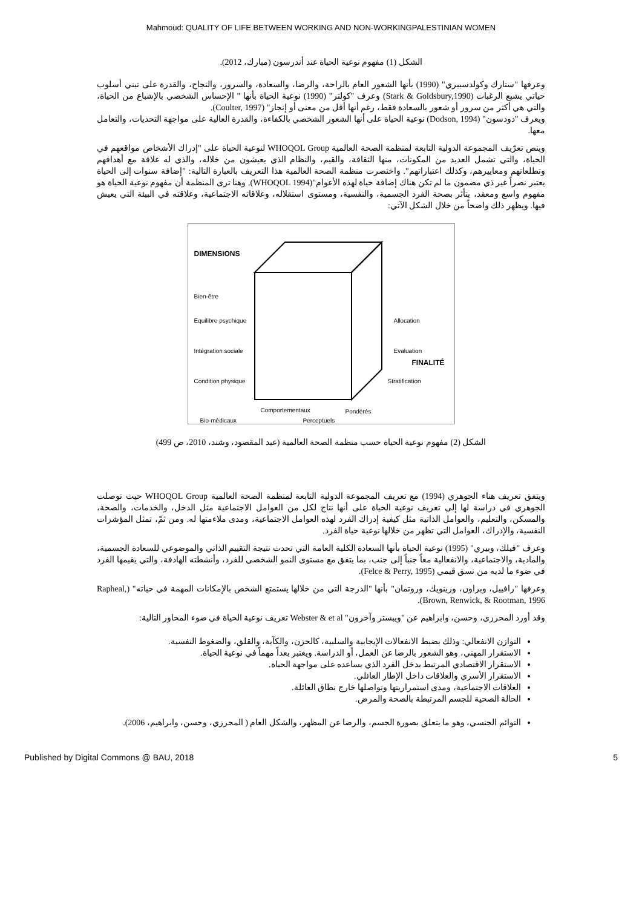Mahmoud: QUALITY OF LIFE BETWEEN WORKING AND NON-WORKINGPALESTINIAN WOMEN
الشكل (1) مفهوم نوعية الحياة عند أندرسون (مبارك، 2012).
وعرفها "ستارك وكولدسبيري" (1990) بأنها الشعور العام بالراحة، والرضا، والسعادة، والسرور، والنجاح، والقدرة على تبني أسلوب حياتي يشبع الرغبات (Stark & Goldsbury,1990) وعرف "كولتر" (1990) نوعية الحياة بأنها " الإحساس الشخصي بالإشباع من الحياة، والتي هي أكثر من سرور أو شعور بالسعادة فقط، رغم أنها أقل من معنى أو إنجاز" (Coulter, 1997).
ويعرف "دودسون" (Dodson, 1994) نوعية الحياة على أنها الشعور الشخصي بالكفاءة، والقدرة العالية على مواجهة التحديات، والتعامل معها.
وينص تعرّيف المجموعة الدولية التابعة لمنظمة الصحة العالمية WHOQOL Group لنوعية الحياة على "إدراك الأشخاص مواقعهم في الحياة، والتي تشمل العديد من المكونات، منها الثقافة، والقيم، والنظام الذي يعيشون من خلاله، والذي له علاقة مع أهدافهم وتطلعاتهم ومعاييرهم، وكذلك اعتباراتهم". واختصرت منظمة الصحة العالمية هذا التعريف بالعبارة التالية: "إضافة سنوات إلى الحياة يعتبر نصراً غير ذي مضمون ما لم تكن هناك إضافة حياة لهذه الأعوام"(WHOQOL 1994). وهنا ترى المنظمة أن مفهوم نوعية الحياة هو مفهوم واسع ومعقد، يتأثر بصحة الفرد الجسمية، والنفسية، ومستوى استقلاله، وعلاقاته الاجتماعية، وعلاقته في البيئة التي يعيش فيها. ويظهر ذلك واضحاً من خلال الشكل الآتي:
DIMENSIONS
Bien-être
Equilibre psychique
Intégration sociale
Condition physique
Allocation
Evaluation
FINALITÉ
Stratification
Comportementaux Pondérés
Bio-médicaux Perceptuels
الشكل (2) مفهوم نوعية الحياة حسب منظمة الصحة العالمية (عبد المقصود، وشند، 2010، ص 499)
ويتفق تعريف هناء الجوهري (1994) مع تعريف المجموعة الدولية التابعة لمنظمة الصحة العالمية WHOQOL Group حيث توصلت الجوهري في دراسة لها إلى تعريف نوعية الحياة على أنها نتاج لكل من العوامل الاجتماعية مثل الدخل، والخدمات، والصحة، والمسكن، والتعليم، والعوامل الذاتية مثل كيفية إدراك الفرد لهذه العوامل الاجتماعية، ومدى ملاءمتها له. ومن ثمّ، تمثل المؤشرات النفسية، والإدراك، العوامل التي تظهر من خلالها نوعية حياة الفرد.
وعرف "فيلك، وبيري" (1995) نوعية الحياة بأنها السعادة الكلية العامة التي تحدث نتيجة التقييم الذاتي والموضوعي للسعادة الجسمية، والمادية، والاجتماعية، والانفعالية معاً جنباً إلى جنب، بما يتفق مع مستوى النمو الشخصي للفرد، وأنشطته الهادفة، والتي يقيمها الفرد في ضوء ما لديه من نسق قيمي (Felce & Perry, 1995).
وعرفها "رافييل، وبراون، ورينويك، وروتمان" بأنها "الدرجة التي من خلالها يستمتع الشخص بالإمكانات المهمة في حياته" (Rapheal, Brown, Renwick, & Rootman, 1996).
وقد أورد المحرزي، وحسن، وابراهيم عن "ويبستر وآخرون" Webster & et al تعريف نوعية الحياة في ضوء المحاور التالية:
التوازن الانفعالي: وذلك بضبط الانفعالات الإيجابية والسلبية، كالحزن، والكآبة، والقلق، والضغوط النفسية.
الاستقرار المهني، وهو الشعور بالرضا عن العمل، أو الدراسة. ويعتبر بعداً مهماً في نوعية الحياة.
الاستقرار الاقتصادي المرتبط بدخل الفرد الذي يساعده على مواجهة الحياة.
الاستقرار الأسري والعلاقات داخل الإطار العائلي.
العلاقات الاجتماعية، ومدى استمراريتها وتواصلها خارج نطاق العائلة.
الحالة الصحية للجسم المرتبطة بالصحة والمرض.
التوائم الجنسي، وهو ما يتعلق بصورة الجسم، والرضا عن المظهر، والشكل العام ( المحرزي، وحسن، وابراهيم، 2006).
Published by Digital Commons @ BAU, 2018 5